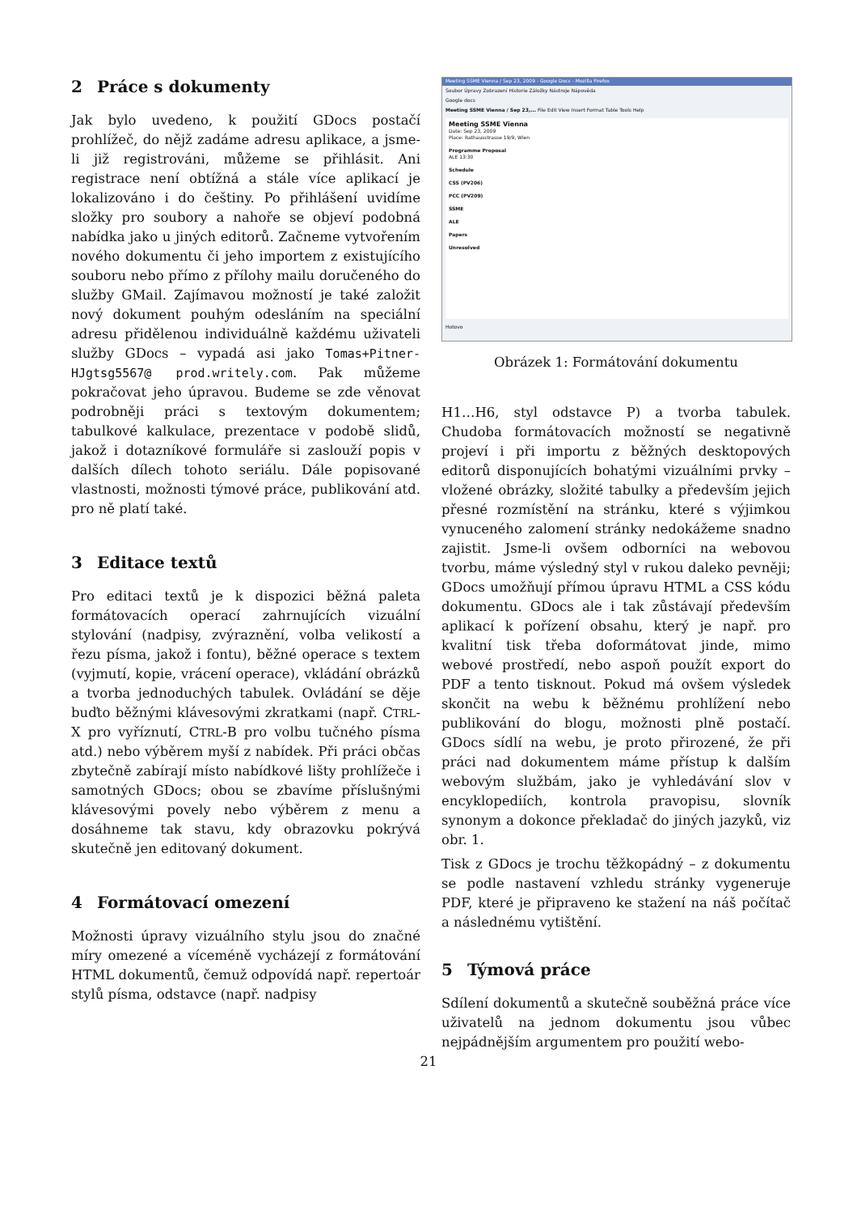2 Práce s dokumenty
Jak bylo uvedeno, k použití GDocs postačí prohlížeč, do nějž zadáme adresu aplikace, a jsme-li již registrováni, můžeme se přihlásit. Ani registrace není obtížná a stále více aplikací je lokalizováno i do češtiny. Po přihlášení uvidíme složky pro soubory a nahoře se objeví podobná nabídka jako u jiných editorů. Začneme vytvořením nového dokumentu či jeho importem z existujícího souboru nebo přímo z přílohy mailu doručeného do služby GMail. Zajímavou možností je také založit nový dokument pouhým odesláním na speciální adresu přidělenou individuálně každému uživateli služby GDocs – vypadá asi jako Tomas+Pitner-HJgtsg5567@ prod.writely.com. Pak můžeme pokračovat jeho úpravou. Budeme se zde věnovat podrobněji práci s textovým dokumentem; tabulkové kalkulace, prezentace v podobě slidů, jakož i dotazníkové formuláře si zaslouží popis v dalších dílech tohoto seriálu. Dále popisované vlastnosti, možnosti týmové práce, publikování atd. pro ně platí také.
3 Editace textů
Pro editaci textů je k dispozici běžná paleta formátovacích operací zahrnujících vizuální stylování (nadpisy, zvýraznění, volba velikostí a řezu písma, jakož i fontu), běžné operace s textem (vyjmutí, kopie, vrácení operace), vkládání obrázků a tvorba jednoduchých tabulek. Ovládání se děje buďto běžnými klávesovými zkratkami (např. CTRL-X pro vyříznutí, CTRL-B pro volbu tučného písma atd.) nebo výběrem myší z nabídek. Při práci občas zbytečně zabírají místo nabídkové lišty prohlížeče i samotných GDocs; obou se zbavíme příslušnými klávesovými povely nebo výběrem z menu a dosáhneme tak stavu, kdy obrazovku pokrývá skutečně jen editovaný dokument.
4 Formátovací omezení
Možnosti úpravy vizuálního stylu jsou do značné míry omezené a víceméně vycházejí z formátování HTML dokumentů, čemuž odpovídá např. repertoár stylů písma, odstavce (např. nadpisy
Meeting SSME Vienna / Sep 23, 2009 - Google Docs - Mozilla Firefox
Soubor Úpravy Zobrazení Historie Záložky Nástroje Nápověda
Google docs
Meeting SSME Vienna / Sep 23,... File Edit View Insert Format Table Tools Help
Meeting SSME Vienna
Date: Sep 23, 2009
Place: Rathausstrasse 19/9, Wien
Programme Proposal
ALE 13:30
Schedule
CSS (PV206)
PCC (PV209)
SSME
ALE
Papers
Unresolved
Hotovo
Obrázek 1: Formátování dokumentu
H1…H6, styl odstavce P) a tvorba tabulek. Chudoba formátovacích možností se negativně projeví i při importu z běžných desktopových editorů disponujících bohatými vizuálními prvky – vložené obrázky, složité tabulky a především jejich přesné rozmístění na stránku, které s výjimkou vynuceného zalomení stránky nedokážeme snadno zajistit. Jsme-li ovšem odborníci na webovou tvorbu, máme výsledný styl v rukou daleko pevněji; GDocs umožňují přímou úpravu HTML a CSS kódu dokumentu. GDocs ale i tak zůstávají především aplikací k pořízení obsahu, který je např. pro kvalitní tisk třeba doformátovat jinde, mimo webové prostředí, nebo aspoň použít export do PDF a tento tisknout. Pokud má ovšem výsledek skončit na webu k běžnému prohlížení nebo publikování do blogu, možnosti plně postačí. GDocs sídlí na webu, je proto přirozené, že při práci nad dokumentem máme přístup k dalším webovým službám, jako je vyhledávání slov v encyklopediích, kontrola pravopisu, slovník synonym a dokonce překladač do jiných jazyků, viz obr. 1.
Tisk z GDocs je trochu těžkopádný – z dokumentu se podle nastavení vzhledu stránky vygeneruje PDF, které je připraveno ke stažení na náš počítač a následnému vytištění.
5 Týmová práce
Sdílení dokumentů a skutečně souběžná práce více uživatelů na jednom dokumentu jsou vůbec nejpádnějším argumentem pro použití webo-
21